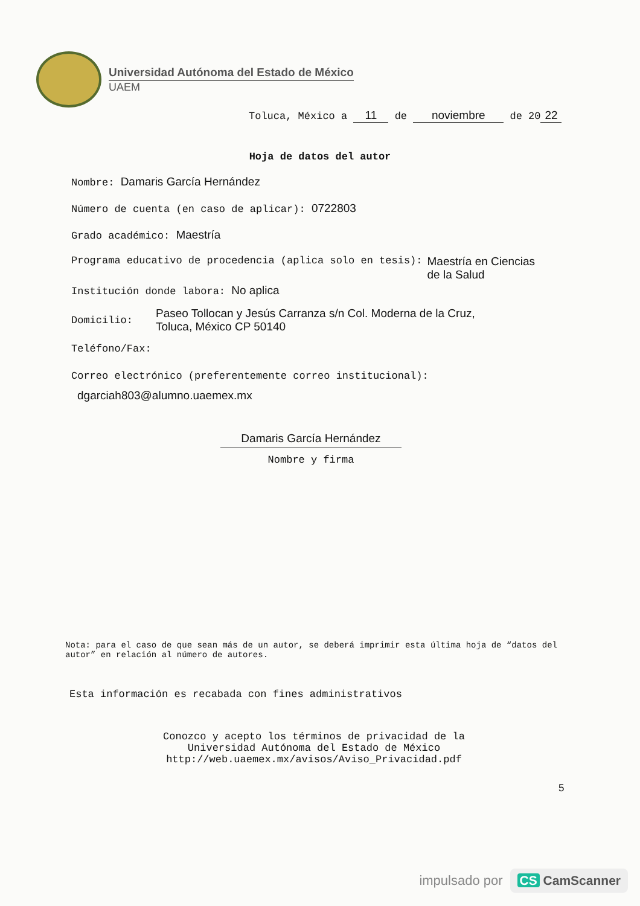Universidad Autónoma del Estado de México
UAEM
Toluca, México a 11 de noviembre de 20 22
Hoja de datos del autor
Nombre: Damaris García Hernández
Número de cuenta (en caso de aplicar): 0722803
Grado académico: Maestría
Programa educativo de procedencia (aplica solo en tesis): Maestría en Ciencias
de la Salud
Institución donde labora: No aplica
Domicilio: Paseo Tollocan y Jesús Carranza s/n Col. Moderna de la Cruz,
Toluca, México CP 50140
Teléfono/Fax:
Correo electrónico (preferentemente correo institucional):
dgarciah803@alumno.uaemex.mx
Damaris García Hernández
Nombre y firma
Nota: para el caso de que sean más de un autor, se deberá imprimir esta última hoja de “datos del autor” en relación al número de autores.
Esta información es recabada con fines administrativos
Conozco y acepto los términos de privacidad de la Universidad Autónoma del Estado de México http://web.uaemex.mx/avisos/Aviso_Privacidad.pdf
5
impulsado por CS CamScanner